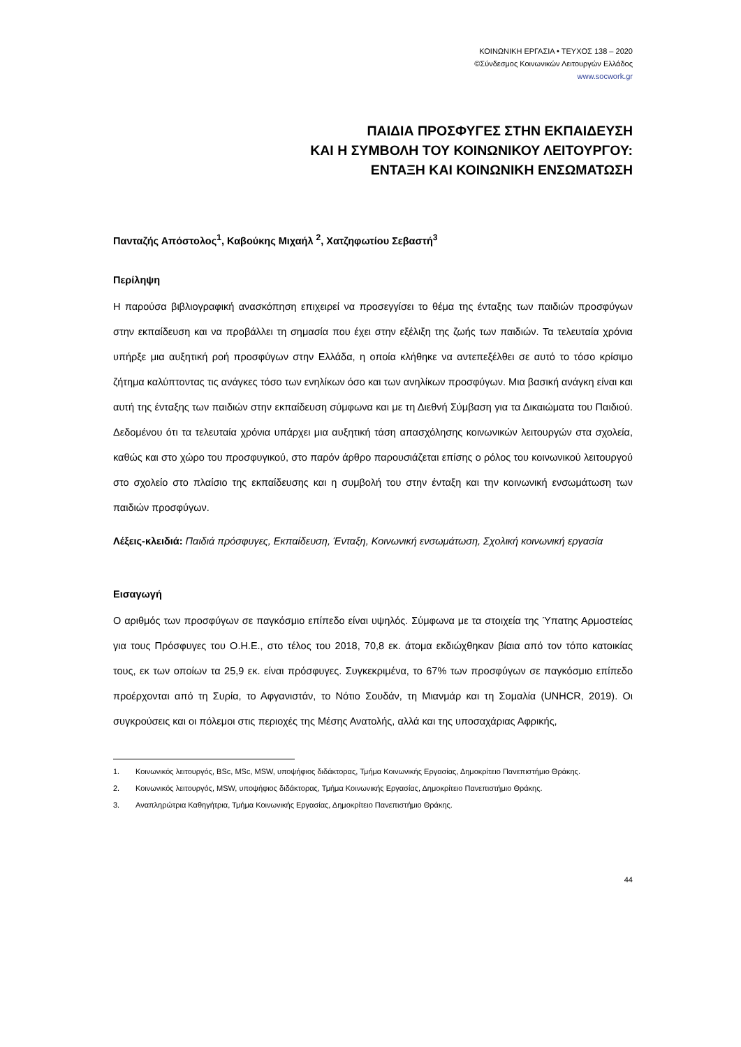ΚΟΙΝΩΝΙΚΗ ΕΡΓΑΣΙΑ • ΤΕΥΧΟΣ 138 – 2020
©Σύνδεσμος Κοινωνικών Λειτουργών Ελλάδος
www.socwork.gr
ΠΑΙΔΙΑ ΠΡΟΣΦΥΓΕΣ ΣΤΗΝ ΕΚΠΑΙΔΕΥΣΗ
ΚΑΙ Η ΣΥΜΒΟΛΗ ΤΟΥ ΚΟΙΝΩΝΙΚΟΥ ΛΕΙΤΟΥΡΓΟΥ:
ΕΝΤΑΞΗ ΚΑΙ ΚΟΙΝΩΝΙΚΗ ΕΝΣΩΜΑΤΩΣΗ
Πανταζής Απόστολος<sup>1</sup>, Καβούκης Μιχαήλ <sup>2</sup>, Χατζηφωτίου Σεβαστή<sup>3</sup>
Περίληψη
Η παρούσα βιβλιογραφική ανασκόπηση επιχειρεί να προσεγγίσει το θέμα της ένταξης των παιδιών προσφύγων στην εκπαίδευση και να προβάλλει τη σημασία που έχει στην εξέλιξη της ζωής των παιδιών. Τα τελευταία χρόνια υπήρξε μια αυξητική ροή προσφύγων στην Ελλάδα, η οποία κλήθηκε να αντεπεξέλθει σε αυτό το τόσο κρίσιμο ζήτημα καλύπτοντας τις ανάγκες τόσο των ενηλίκων όσο και των ανηλίκων προσφύγων. Μια βασική ανάγκη είναι και αυτή της ένταξης των παιδιών στην εκπαίδευση σύμφωνα και με τη Διεθνή Σύμβαση για τα Δικαιώματα του Παιδιού. Δεδομένου ότι τα τελευταία χρόνια υπάρχει μια αυξητική τάση απασχόλησης κοινωνικών λειτουργών στα σχολεία, καθώς και στο χώρο του προσφυγικού, στο παρόν άρθρο παρουσιάζεται επίσης ο ρόλος του κοινωνικού λειτουργού στο σχολείο στο πλαίσιο της εκπαίδευσης και η συμβολή του στην ένταξη και την κοινωνική ενσωμάτωση των παιδιών προσφύγων.
Λέξεις-κλειδιά: Παιδιά πρόσφυγες, Εκπαίδευση, Ένταξη, Κοινωνική ενσωμάτωση, Σχολική κοινωνική εργασία
Εισαγωγή
Ο αριθμός των προσφύγων σε παγκόσμιο επίπεδο είναι υψηλός. Σύμφωνα με τα στοιχεία της Ύπατης Αρμοστείας για τους Πρόσφυγες του Ο.Η.Ε., στο τέλος του 2018, 70,8 εκ. άτομα εκδιώχθηκαν βίαια από τον τόπο κατοικίας τους, εκ των οποίων τα 25,9 εκ. είναι πρόσφυγες. Συγκεκριμένα, το 67% των προσφύγων σε παγκόσμιο επίπεδο προέρχονται από τη Συρία, το Αφγανιστάν, το Νότιο Σουδάν, τη Μιανμάρ και τη Σομαλία (UNHCR, 2019). Οι συγκρούσεις και οι πόλεμοι στις περιοχές της Μέσης Ανατολής, αλλά και της υποσαχάριας Αφρικής,
1. Κοινωνικός λειτουργός, BSc, MSc, MSW, υποψήφιος διδάκτορας, Τμήμα Κοινωνικής Εργασίας, Δημοκρίτειο Πανεπιστήμιο Θράκης.
2. Κοινωνικός λειτουργός, MSW, υποψήφιος διδάκτορας, Τμήμα Κοινωνικής Εργασίας, Δημοκρίτειο Πανεπιστήμιο Θράκης.
3. Αναπληρώτρια Καθηγήτρια, Τμήμα Κοινωνικής Εργασίας, Δημοκρίτειο Πανεπιστήμιο Θράκης.
44